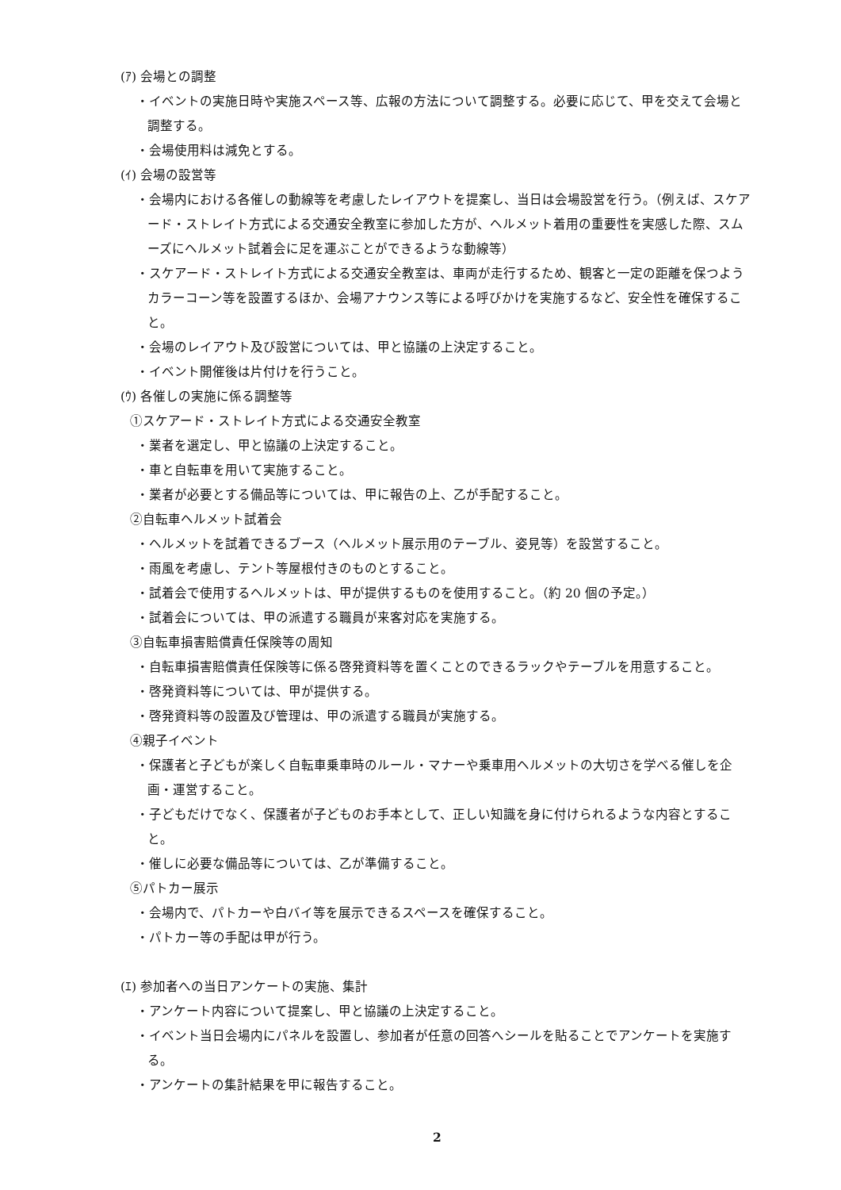(ｱ) 会場との調整
・イベントの実施日時や実施スペース等、広報の方法について調整する。必要に応じて、甲を交えて会場と調整する。
・会場使用料は減免とする。
(ｲ) 会場の設営等
・会場内における各催しの動線等を考慮したレイアウトを提案し、当日は会場設営を行う。（例えば、スケアード・ストレイト方式による交通安全教室に参加した方が、ヘルメット着用の重要性を実感した際、スムーズにヘルメット試着会に足を運ぶことができるような動線等）
・スケアード・ストレイト方式による交通安全教室は、車両が走行するため、観客と一定の距離を保つようカラーコーン等を設置するほか、会場アナウンス等による呼びかけを実施するなど、安全性を確保すること。
・会場のレイアウト及び設営については、甲と協議の上決定すること。
・イベント開催後は片付けを行うこと。
(ｳ) 各催しの実施に係る調整等
①スケアード・ストレイト方式による交通安全教室
・業者を選定し、甲と協議の上決定すること。
・車と自転車を用いて実施すること。
・業者が必要とする備品等については、甲に報告の上、乙が手配すること。
②自転車ヘルメット試着会
・ヘルメットを試着できるブース（ヘルメット展示用のテーブル、姿見等）を設営すること。
・雨風を考慮し、テント等屋根付きのものとすること。
・試着会で使用するヘルメットは、甲が提供するものを使用すること。（約 20 個の予定。）
・試着会については、甲の派遣する職員が来客対応を実施する。
③自転車損害賠償責任保険等の周知
・自転車損害賠償責任保険等に係る啓発資料等を置くことのできるラックやテーブルを用意すること。
・啓発資料等については、甲が提供する。
・啓発資料等の設置及び管理は、甲の派遣する職員が実施する。
④親子イベント
・保護者と子どもが楽しく自転車乗車時のルール・マナーや乗車用ヘルメットの大切さを学べる催しを企画・運営すること。
・子どもだけでなく、保護者が子どものお手本として、正しい知識を身に付けられるような内容とすること。
・催しに必要な備品等については、乙が準備すること。
⑤パトカー展示
・会場内で、パトカーや白バイ等を展示できるスペースを確保すること。
・パトカー等の手配は甲が行う。
(ｴ) 参加者への当日アンケートの実施、集計
・アンケート内容について提案し、甲と協議の上決定すること。
・イベント当日会場内にパネルを設置し、参加者が任意の回答へシールを貼ることでアンケートを実施する。
・アンケートの集計結果を甲に報告すること。
2